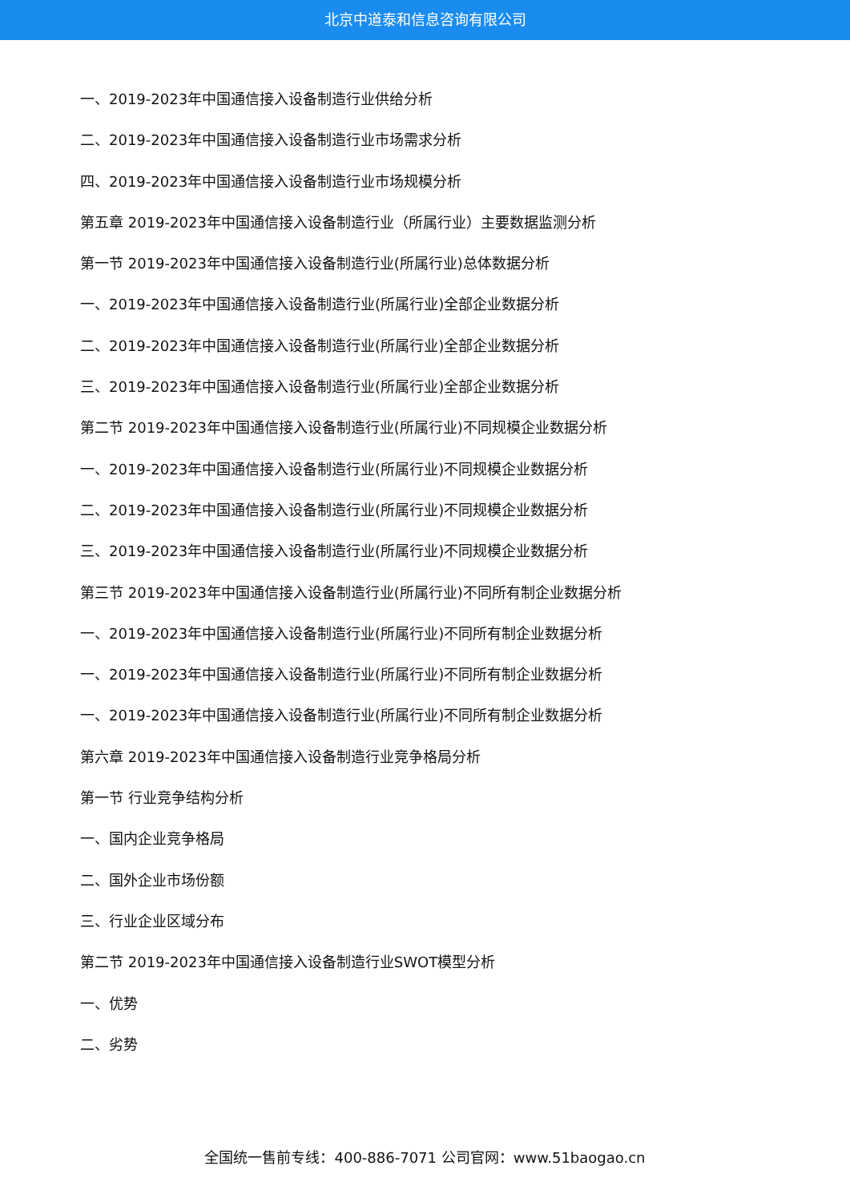北京中道泰和信息咨询有限公司
一、2019-2023年中国通信接入设备制造行业供给分析
二、2019-2023年中国通信接入设备制造行业市场需求分析
四、2019-2023年中国通信接入设备制造行业市场规模分析
第五章 2019-2023年中国通信接入设备制造行业（所属行业）主要数据监测分析
第一节 2019-2023年中国通信接入设备制造行业(所属行业)总体数据分析
一、2019-2023年中国通信接入设备制造行业(所属行业)全部企业数据分析
二、2019-2023年中国通信接入设备制造行业(所属行业)全部企业数据分析
三、2019-2023年中国通信接入设备制造行业(所属行业)全部企业数据分析
第二节 2019-2023年中国通信接入设备制造行业(所属行业)不同规模企业数据分析
一、2019-2023年中国通信接入设备制造行业(所属行业)不同规模企业数据分析
二、2019-2023年中国通信接入设备制造行业(所属行业)不同规模企业数据分析
三、2019-2023年中国通信接入设备制造行业(所属行业)不同规模企业数据分析
第三节 2019-2023年中国通信接入设备制造行业(所属行业)不同所有制企业数据分析
一、2019-2023年中国通信接入设备制造行业(所属行业)不同所有制企业数据分析
一、2019-2023年中国通信接入设备制造行业(所属行业)不同所有制企业数据分析
一、2019-2023年中国通信接入设备制造行业(所属行业)不同所有制企业数据分析
第六章 2019-2023年中国通信接入设备制造行业竞争格局分析
第一节 行业竞争结构分析
一、国内企业竞争格局
二、国外企业市场份额
三、行业企业区域分布
第二节 2019-2023年中国通信接入设备制造行业SWOT模型分析
一、优势
二、劣势
全国统一售前专线：400-886-7071 公司官网：www.51baogao.cn